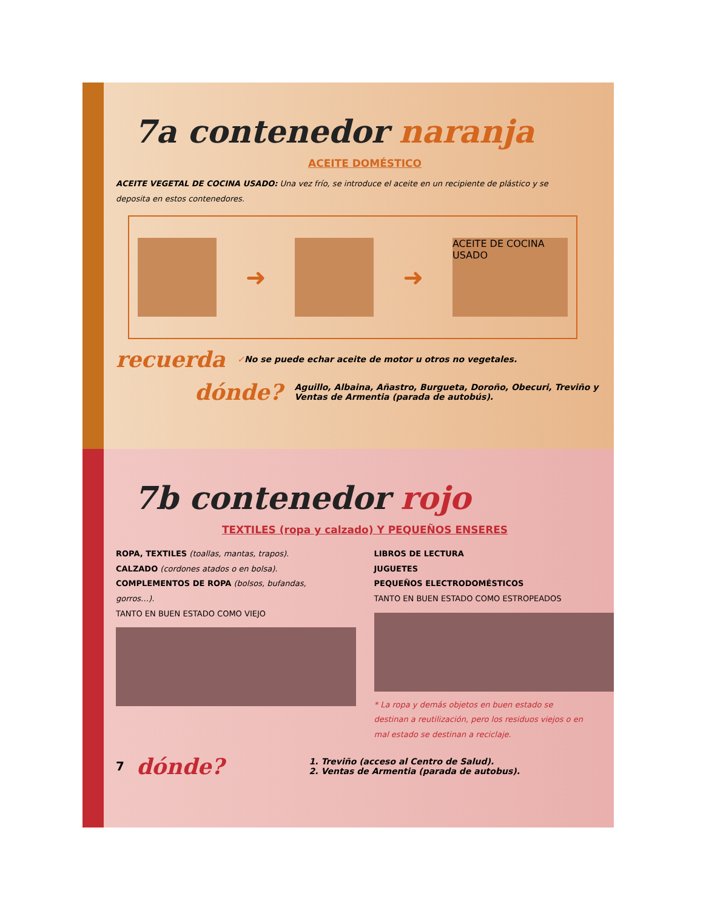7a contenedor naranja
ACEITE DOMÉSTICO
ACEITE VEGETAL DE COCINA USADO: Una vez frío, se introduce el aceite en un recipiente de plástico y se deposita en estos contenedores.
➜ ➜
ACEITE DE COCINA USADO
recuerda ✓No se puede echar aceite de motor u otros no vegetales.
dónde? Aguillo, Albaina, Añastro, Burgueta, Doroño, Obecuri, Treviño y Ventas de Armentia (parada de autobús).
7b contenedor rojo
TEXTILES (ropa y calzado) Y PEQUEÑOS ENSERES
ROPA, TEXTILES (toallas, mantas, trapos).
CALZADO (cordones atados o en bolsa).
COMPLEMENTOS DE ROPA (bolsos, bufandas, gorros…).
TANTO EN BUEN ESTADO COMO VIEJO
LIBROS DE LECTURA
JUGUETES
PEQUEÑOS ELECTRODOMÉSTICOS
TANTO EN BUEN ESTADO COMO ESTROPEADOS
* La ropa y demás objetos en buen estado se destinan a reutilización, pero los residuos viejos o en mal estado se destinan a reciclaje.
7 dónde? 1. Treviño (acceso al Centro de Salud).
2. Ventas de Armentia (parada de autobus).